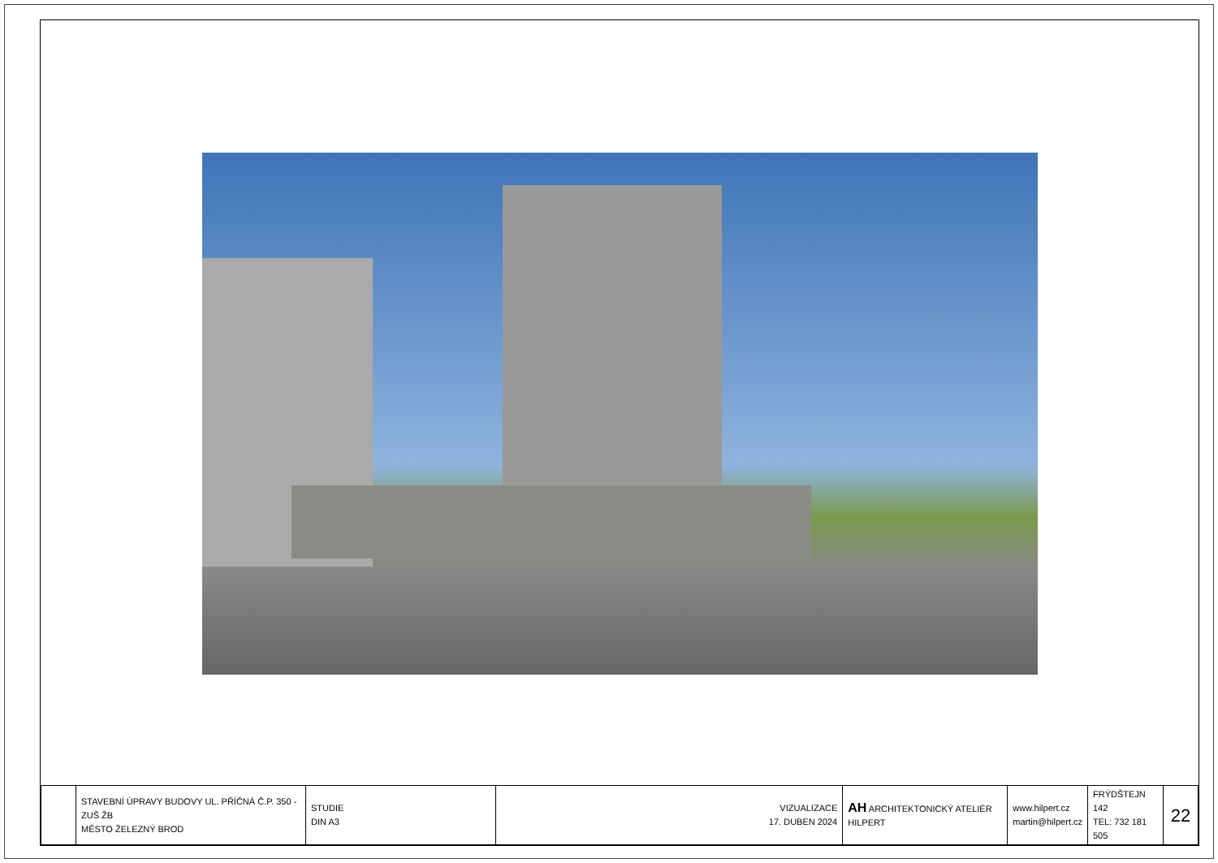| | STAVEBNÍ ÚPRAVY BUDOVY UL. PŘÍČNÁ Č.P. 350 - ZUŠ ŽB MĚSTO ŽELEZNÝ BROD | STUDIE DIN A3 | VIZUALIZACE 17. DUBEN 2024 | AH ARCHITEKTONICKÝ ATELIÉR HILPERT | www.hilpert.cz martin@hilpert.cz | FRÝDŠTEJN 142 TEL: 732 181 505 | 22 |